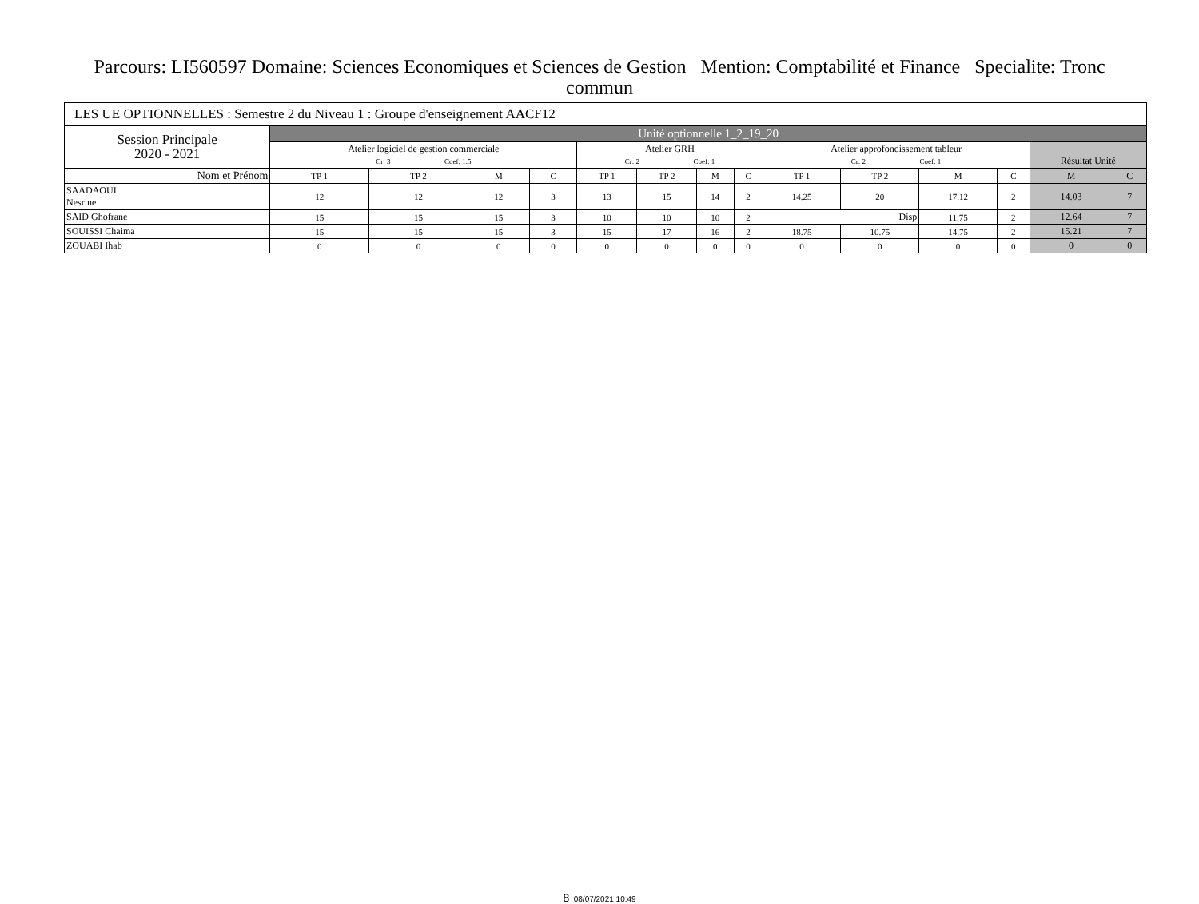Parcours: LI560597 Domaine: Sciences Economiques et Sciences de Gestion Mention: Comptabilité et Finance Specialite: Tronc commun
| LES UE OPTIONNELLES : Semestre 2 du Niveau 1 : Groupe d'enseignement AACF12 | | | | | | | | | | | | | | |
| Session Principale 2020 - 2021 | Unité optionnelle 1_2_19_20 | | | | | | | | | | | | | |
| | Atelier logiciel de gestion commerciale Cr: 3 Coef: 1.5 | | | | Atelier GRH Cr: 2 Coef: 1 | | | | Atelier approfondissement tableur Cr: 2 Coef: 1 | | | | Résultat Unité | |
| Nom et Prénom | TP 1 | TP 2 | M | C | TP 1 | TP 2 | M | C | TP 1 | TP 2 | M | C | M | C |
| SAADAOUI Nesrine | 12 | 12 | 12 | 3 | 13 | 15 | 14 | 2 | 14.25 | 20 | 17.12 | 2 | 14.03 | 7 |
| SAID Ghofrane | 15 | 15 | 15 | 3 | 10 | 10 | 10 | 2 | Disp | | 11.75 | 2 | 12.64 | 7 |
| SOUISSI Chaima | 15 | 15 | 15 | 3 | 15 | 17 | 16 | 2 | 18.75 | 10.75 | 14.75 | 2 | 15.21 | 7 |
| ZOUABI Ihab | 0 | 0 | 0 | 0 | 0 | 0 | 0 | 0 | 0 | 0 | 0 | 0 | 0 | 0 |
8 08/07/2021 10:49